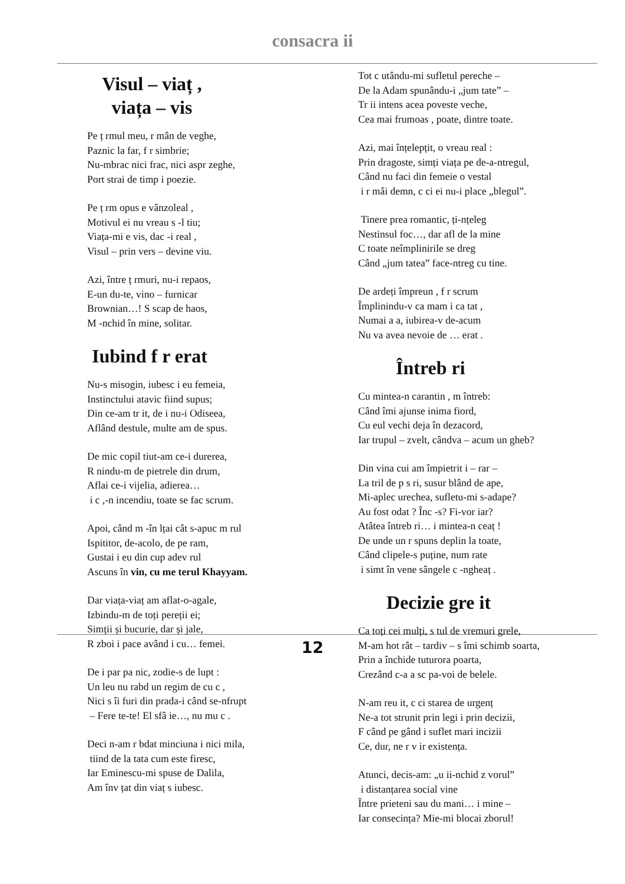consacra ii
Visul – viaț ,
viața – vis
Pe ț rmul meu, r mân de veghe,
Paznic la far, f r simbrie;
Nu-mbrac nici frac, nici aspr zeghe,
Port strai de timp i poezie.
Pe ț rm opus e vânzoleal ,
Motivul ei nu vreau s -l tiu;
Viața-mi e vis, dac -i real ,
Visul – prin vers – devine viu.
Azi, între ț rmuri, nu-i repaos,
E-un du-te, vino – furnicar
Brownian…! S scap de haos,
M -nchid în mine, solitar.
Iubind f r erat
Nu-s misogin, iubesc i eu femeia,
Instinctului atavic fiind supus;
Din ce-am tr it, de i nu-i Odiseea,
Aflând destule, multe am de spus.
De mic copil tiut-am ce-i durerea,
R nindu-m de pietrele din drum,
Aflai ce-i vijelia, adierea…
i c ,-n incendiu, toate se fac scrum.
Apoi, când m -în lțai cât s-apuc m rul
Ispititor, de-acolo, de pe ram,
Gustai i eu din cup adev rul
Ascuns în vin, cu me terul Khayyam.
Dar viața-viaț am aflat-o-agale,
Izbindu-m de toți pereții ei;
Simții și bucurie, dar și jale,
R zboi i pace având i cu… femei.
De i par pa nic, zodie-s de lupt :
Un leu nu rabd un regim de cu c ,
Nici s îi furi din prada-i când se-nfrupt
– Fere te-te! El sfâ ie…, nu mu c .
Deci n-am r bdat minciuna i nici mila,
tiind de la tata cum este firesc,
Iar Eminescu-mi spuse de Dalila,
Am înv țat din viaț s iubesc.
Tot c utându-mi sufletul pereche –
De la Adam spunându-i „jum tate” –
Tr ii intens acea poveste veche,
Cea mai frumoas , poate, dintre toate.
Azi, mai înțelepțit, o vreau real :
Prin dragoste, simți viața pe de-a-ntregul,
Când nu faci din femeie o vestal
i r mâi demn, c ci ei nu-i place „blegul”.
Tinere prea romantic, ți-nțeleg
Nestinsul foc…, dar afl de la mine
C toate neîmplinirile se dreg
Când „jum tatea” face-ntreg cu tine.
De ardeți împreun , f r scrum
Împlinindu-v ca mam i ca tat ,
Numai a a, iubirea-v de-acum
Nu va avea nevoie de … erat .
Întreb ri
Cu mintea-n carantin , m întreb:
Când îmi ajunse inima fiord,
Cu eul vechi deja în dezacord,
Iar trupul – zvelt, cândva – acum un gheb?
Din vina cui am împietrit i – rar –
La tril de p s ri, susur blând de ape,
Mi-aplec urechea, sufletu-mi s-adape?
Au fost odat ? Înc -s? Fi-vor iar?
Atâtea întreb ri… i mintea-n ceaț !
De unde un r spuns deplin la toate,
Când clipele-s puține, num rate
i simt în vene sângele c -ngheaț .
Decizie gre it
Ca toți cei mulți, s tul de vremuri grele,
M-am hot rât – tardiv – s îmi schimb soarta,
Prin a închide tuturora poarta,
Crezând c-a a sc pa-voi de belele.
N-am reu it, c ci starea de urgenț
Ne-a tot strunit prin legi i prin decizii,
F când pe gând i suflet mari incizii
Ce, dur, ne r v ir existența.
Atunci, decis-am: „u ii-nchid z vorul”
i distanțarea social vine
Între prieteni sau du mani… i mine –
Iar consecința? Mie-mi blocai zborul!
12